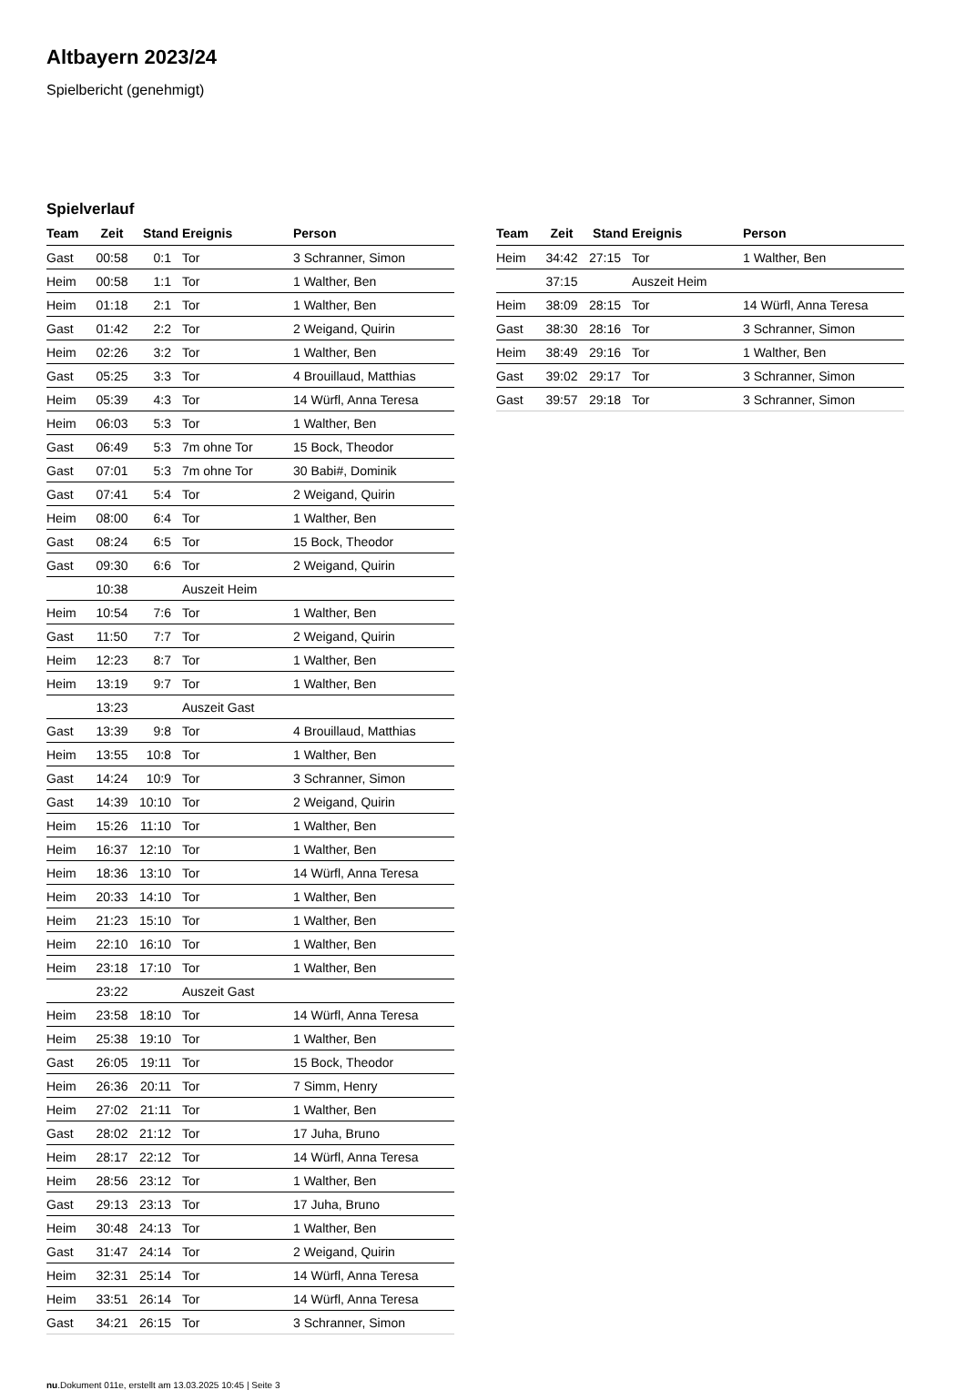Altbayern 2023/24
Spielbericht (genehmigt)
Spielverlauf
| Team | Zeit | Stand | Ereignis | Person |
| --- | --- | --- | --- | --- |
| Gast | 00:58 | 0:1 | Tor | 3 Schranner, Simon |
| Heim | 00:58 | 1:1 | Tor | 1 Walther, Ben |
| Heim | 01:18 | 2:1 | Tor | 1 Walther, Ben |
| Gast | 01:42 | 2:2 | Tor | 2 Weigand, Quirin |
| Heim | 02:26 | 3:2 | Tor | 1 Walther, Ben |
| Gast | 05:25 | 3:3 | Tor | 4 Brouillaud, Matthias |
| Heim | 05:39 | 4:3 | Tor | 14 Würfl, Anna Teresa |
| Heim | 06:03 | 5:3 | Tor | 1 Walther, Ben |
| Gast | 06:49 | 5:3 | 7m ohne Tor | 15 Bock, Theodor |
| Gast | 07:01 | 5:3 | 7m ohne Tor | 30 Babi#, Dominik |
| Gast | 07:41 | 5:4 | Tor | 2 Weigand, Quirin |
| Heim | 08:00 | 6:4 | Tor | 1 Walther, Ben |
| Gast | 08:24 | 6:5 | Tor | 15 Bock, Theodor |
| Gast | 09:30 | 6:6 | Tor | 2 Weigand, Quirin |
| | 10:38 | | Auszeit Heim | |
| Heim | 10:54 | 7:6 | Tor | 1 Walther, Ben |
| Gast | 11:50 | 7:7 | Tor | 2 Weigand, Quirin |
| Heim | 12:23 | 8:7 | Tor | 1 Walther, Ben |
| Heim | 13:19 | 9:7 | Tor | 1 Walther, Ben |
| | 13:23 | | Auszeit Gast | |
| Gast | 13:39 | 9:8 | Tor | 4 Brouillaud, Matthias |
| Heim | 13:55 | 10:8 | Tor | 1 Walther, Ben |
| Gast | 14:24 | 10:9 | Tor | 3 Schranner, Simon |
| Gast | 14:39 | 10:10 | Tor | 2 Weigand, Quirin |
| Heim | 15:26 | 11:10 | Tor | 1 Walther, Ben |
| Heim | 16:37 | 12:10 | Tor | 1 Walther, Ben |
| Heim | 18:36 | 13:10 | Tor | 14 Würfl, Anna Teresa |
| Heim | 20:33 | 14:10 | Tor | 1 Walther, Ben |
| Heim | 21:23 | 15:10 | Tor | 1 Walther, Ben |
| Heim | 22:10 | 16:10 | Tor | 1 Walther, Ben |
| Heim | 23:18 | 17:10 | Tor | 1 Walther, Ben |
| | 23:22 | | Auszeit Gast | |
| Heim | 23:58 | 18:10 | Tor | 14 Würfl, Anna Teresa |
| Heim | 25:38 | 19:10 | Tor | 1 Walther, Ben |
| Gast | 26:05 | 19:11 | Tor | 15 Bock, Theodor |
| Heim | 26:36 | 20:11 | Tor | 7 Simm, Henry |
| Heim | 27:02 | 21:11 | Tor | 1 Walther, Ben |
| Gast | 28:02 | 21:12 | Tor | 17 Juha, Bruno |
| Heim | 28:17 | 22:12 | Tor | 14 Würfl, Anna Teresa |
| Heim | 28:56 | 23:12 | Tor | 1 Walther, Ben |
| Gast | 29:13 | 23:13 | Tor | 17 Juha, Bruno |
| Heim | 30:48 | 24:13 | Tor | 1 Walther, Ben |
| Gast | 31:47 | 24:14 | Tor | 2 Weigand, Quirin |
| Heim | 32:31 | 25:14 | Tor | 14 Würfl, Anna Teresa |
| Heim | 33:51 | 26:14 | Tor | 14 Würfl, Anna Teresa |
| Gast | 34:21 | 26:15 | Tor | 3 Schranner, Simon |
| Team | Zeit | Stand | Ereignis | Person |
| --- | --- | --- | --- | --- |
| Heim | 34:42 | 27:15 | Tor | 1 Walther, Ben |
| | 37:15 | | Auszeit Heim | |
| Heim | 38:09 | 28:15 | Tor | 14 Würfl, Anna Teresa |
| Gast | 38:30 | 28:16 | Tor | 3 Schranner, Simon |
| Heim | 38:49 | 29:16 | Tor | 1 Walther, Ben |
| Gast | 39:02 | 29:17 | Tor | 3 Schranner, Simon |
| Gast | 39:57 | 29:18 | Tor | 3 Schranner, Simon |
nu.Dokument 011e, erstellt am 13.03.2025 10:45 | Seite 3